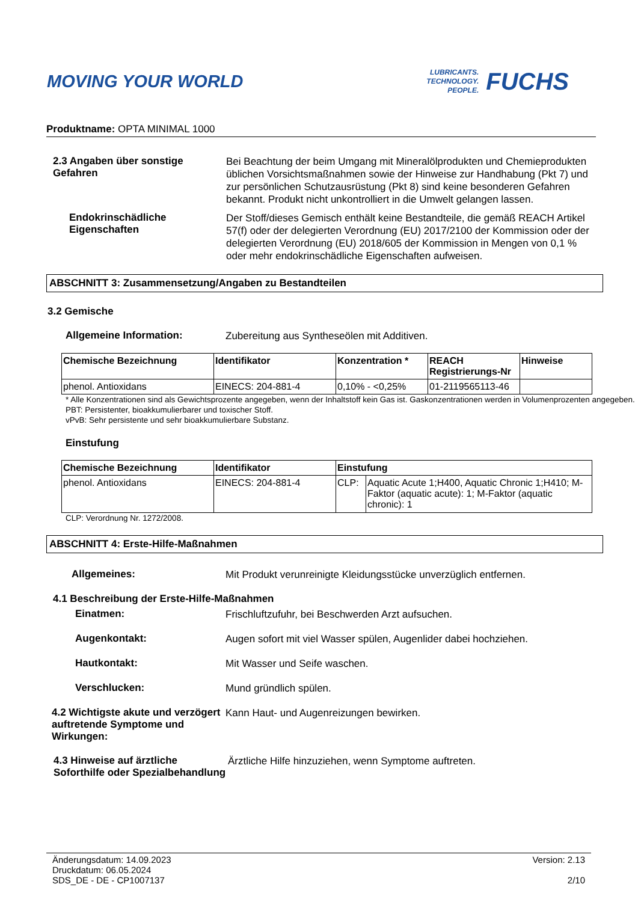MOVING YOUR WORLD
LUBRICANTS.
TECHNOLOGY.
PEOPLE.
FUCHS
Produktname: OPTA MINIMAL 1000
2.3 Angaben über sonstige Gefahren
Bei Beachtung der beim Umgang mit Mineralölprodukten und Chemieprodukten üblichen Vorsichtsmaßnahmen sowie der Hinweise zur Handhabung (Pkt 7) und zur persönlichen Schutzausrüstung (Pkt 8) sind keine besonderen Gefahren bekannt. Produkt nicht unkontrolliert in die Umwelt gelangen lassen.
Endokrinschädliche Eigenschaften
Der Stoff/dieses Gemisch enthält keine Bestandteile, die gemäß REACH Artikel 57(f) oder der delegierten Verordnung (EU) 2017/2100 der Kommission oder der delegierten Verordnung (EU) 2018/605 der Kommission in Mengen von 0,1 % oder mehr endokrinschädliche Eigenschaften aufweisen.
ABSCHNITT 3: Zusammensetzung/Angaben zu Bestandteilen
3.2 Gemische
Allgemeine Information:
Zubereitung aus Syntheseölen mit Additiven.
| Chemische Bezeichnung | Identifikator | Konzentration * | REACH Registrierungs-Nr | Hinweise |
| --- | --- | --- | --- | --- |
| phenol. Antioxidans | EINECS: 204-881-4 | 0,10% - <0,25% | 01-2119565113-46 | |
* Alle Konzentrationen sind als Gewichtsprozente angegeben, wenn der Inhaltstoff kein Gas ist. Gaskonzentrationen werden in Volumenprozenten angegeben.
PBT: Persistenter, bioakkumulierbarer und toxischer Stoff.
vPvB: Sehr persistente und sehr bioakkumulierbare Substanz.
Einstufung
| Chemische Bezeichnung | Identifikator | Einstufung | |
| --- | --- | --- | --- |
| phenol. Antioxidans | EINECS: 204-881-4 | CLP: | Aquatic Acute 1;H400, Aquatic Chronic 1;H410; M-Faktor (aquatic acute): 1; M-Faktor (aquatic chronic): 1 |
CLP: Verordnung Nr. 1272/2008.
ABSCHNITT 4: Erste-Hilfe-Maßnahmen
Allgemeines:
Mit Produkt verunreinigte Kleidungsstücke unverzüglich entfernen.
4.1 Beschreibung der Erste-Hilfe-Maßnahmen
Einatmen:
Frischluftzufuhr, bei Beschwerden Arzt aufsuchen.
Augenkontakt:
Augen sofort mit viel Wasser spülen, Augenlider dabei hochziehen.
Hautkontakt:
Mit Wasser und Seife waschen.
Verschlucken:
Mund gründlich spülen.
4.2 Wichtigste akute und verzögert auftretende Symptome und Wirkungen:
Kann Haut- und Augenreizungen bewirken.
4.3 Hinweise auf ärztliche Soforthilfe oder Spezialbehandlung
Ärztliche Hilfe hinzuziehen, wenn Symptome auftreten.
Änderungsdatum: 14.09.2023
Druckdatum: 06.05.2024
SDS_DE - DE - CP1007137
Version: 2.13
2/10